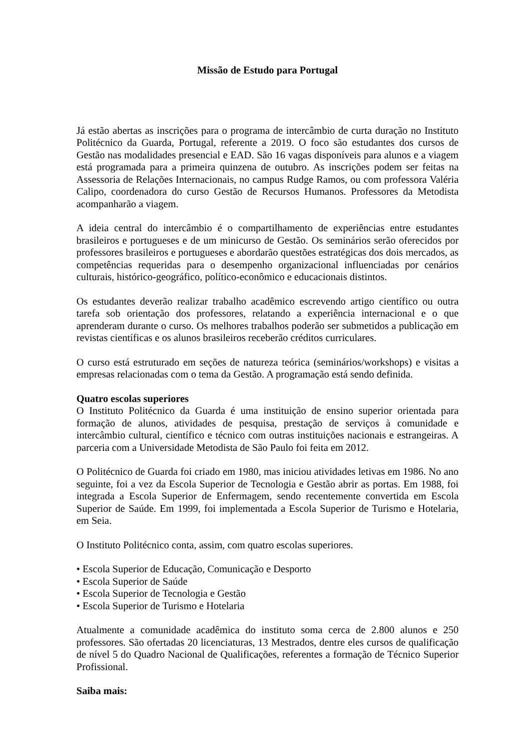Missão de Estudo para Portugal
Já estão abertas as inscrições para o programa de intercâmbio de curta duração no Instituto Politécnico da Guarda, Portugal, referente a 2019. O foco são estudantes dos cursos de Gestão nas modalidades presencial e EAD. São 16 vagas disponíveis para alunos e a viagem está programada para a primeira quinzena de outubro. As inscrições podem ser feitas na Assessoria de Relações Internacionais, no campus Rudge Ramos, ou com professora Valéria Calipo, coordenadora do curso Gestão de Recursos Humanos. Professores da Metodista acompanharão a viagem.
A ideia central do intercâmbio é o compartilhamento de experiências entre estudantes brasileiros e portugueses e de um minicurso de Gestão. Os seminários serão oferecidos por professores brasileiros e portugueses e abordarão questões estratégicas dos dois mercados, as competências requeridas para o desempenho organizacional influenciadas por cenários culturais, histórico-geográfico, político-econômico e educacionais distintos.
Os estudantes deverão realizar trabalho acadêmico escrevendo artigo científico ou outra tarefa sob orientação dos professores, relatando a experiência internacional e o que aprenderam durante o curso. Os melhores trabalhos poderão ser submetidos a publicação em revistas científicas e os alunos brasileiros receberão créditos curriculares.
O curso está estruturado em seções de natureza teórica (seminários/workshops) e visitas a empresas relacionadas com o tema da Gestão. A programação está sendo definida.
Quatro escolas superiores
O Instituto Politécnico da Guarda é uma instituição de ensino superior orientada para formação de alunos, atividades de pesquisa, prestação de serviços à comunidade e intercâmbio cultural, científico e técnico com outras instituições nacionais e estrangeiras. A parceria com a Universidade Metodista de São Paulo foi feita em 2012.
O Politécnico de Guarda foi criado em 1980, mas iniciou atividades letivas em 1986. No ano seguinte, foi a vez da Escola Superior de Tecnologia e Gestão abrir as portas. Em 1988, foi integrada a Escola Superior de Enfermagem, sendo recentemente convertida em Escola Superior de Saúde. Em 1999, foi implementada a Escola Superior de Turismo e Hotelaria, em Seia.
O Instituto Politécnico conta, assim, com quatro escolas superiores.
• Escola Superior de Educação, Comunicação e Desporto
• Escola Superior de Saúde
• Escola Superior de Tecnologia e Gestão
• Escola Superior de Turismo e Hotelaria
Atualmente a comunidade acadêmica do instituto soma cerca de 2.800 alunos e 250 professores. São ofertadas 20 licenciaturas, 13 Mestrados, dentre eles cursos de qualificação de nível 5 do Quadro Nacional de Qualificações, referentes a formação de Técnico Superior Profissional.
Saiba mais: